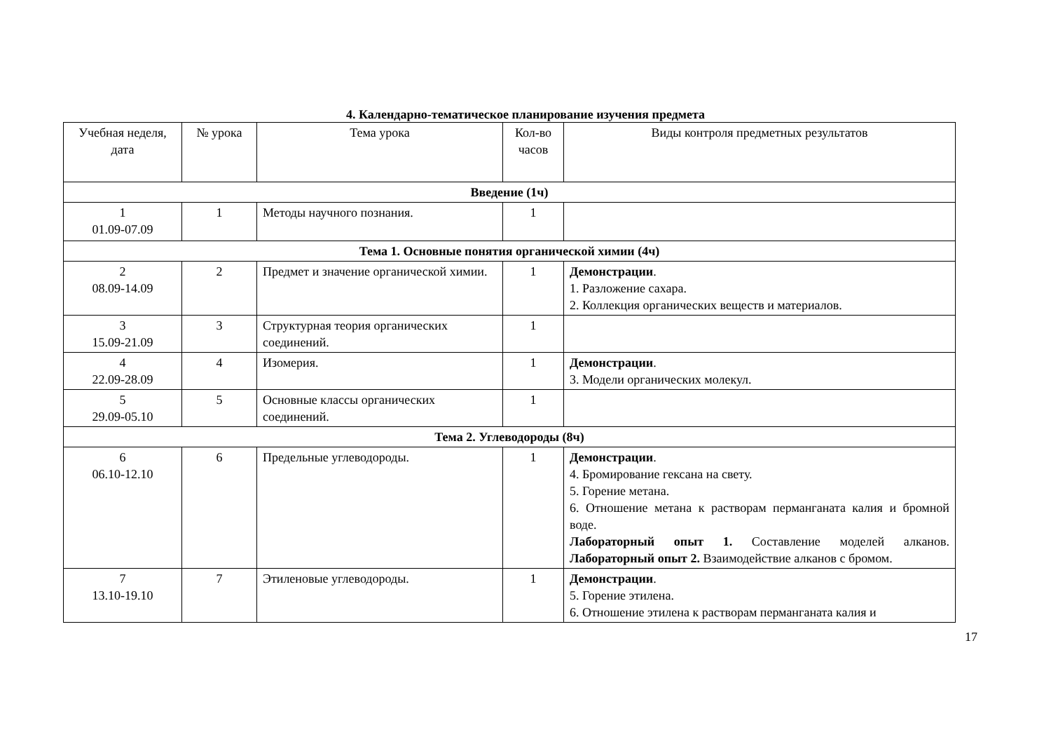4. Календарно-тематическое планирование изучения предмета
| Учебная неделя, дата | № урока | Тема урока | Кол-во часов | Виды контроля предметных результатов |
| --- | --- | --- | --- | --- |
| Введение (1ч) | | | | |
| 1 01.09-07.09 | 1 | Методы научного познания. | 1 | |
| Тема 1. Основные понятия органической химии (4ч) | | | | |
| 2 08.09-14.09 | 2 | Предмет и значение органической химии. | 1 | Демонстрации . 1. Разложение сахара. 2. Коллекция органических веществ и материалов. |
| 3 15.09-21.09 | 3 | Структурная теория органических соединений. | 1 | |
| 4 22.09-28.09 | 4 | Изомерия. | 1 | Демонстрации . 3. Модели органических молекул. |
| 5 29.09-05.10 | 5 | Основные классы органических соединений. | 1 | |
| Тема 2. Углеводороды (8ч) | | | | |
| 6 06.10-12.10 | 6 | Предельные углеводороды. | 1 | Демонстрации . 4. Бромирование гексана на свету. 5. Горение метана. 6. Отношение метана к растворам перманганата калия и бромной воде. Лабораторный опыт 1. Составление моделей алканов. Лабораторный опыт 2. Взаимодействие алканов с бромом. |
| 7 13.10-19.10 | 7 | Этиленовые углеводороды. | 1 | Демонстрации . 5. Горение этилена. 6. Отношение этилена к растворам перманганата калия и |
17